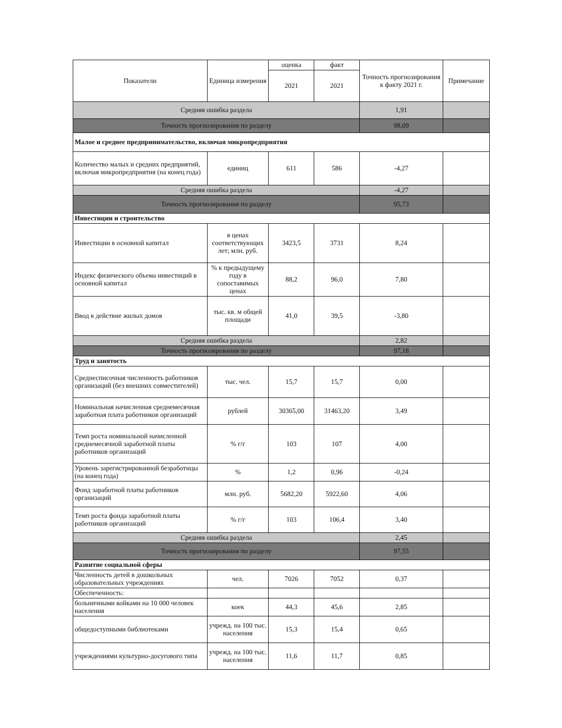| Показатели | Единица измерения | оценка | факт | Точность прогнозирования к факту 2021 г. | Примечание |
| --- | --- | --- | --- | --- | --- |
| | | 2021 | 2021 | | |
| Средняя ошибка раздела | | | | 1,91 | |
| Точность прогнозирования по разделу | | | | 98,09 | |
| Малое и среднее предпринимательство, включая микропредприятия | | | | | |
| Количество малых и средних предприятий, включая микропредприятия (на конец года) | единиц | 611 | 586 | -4,27 | |
| Средняя ошибка раздела | | | | -4,27 | |
| Точность прогнозирования по разделу | | | | 95,73 | |
| Инвестиции и строительство | | | | | |
| Инвестиции в основной капитал | в ценах соответствующих лет; млн. руб. | 3423,5 | 3731 | 8,24 | |
| Индекс физического объема инвестиций в основной капитал | % к предыдущему году в сопоставимых ценах | 88,2 | 96,0 | 7,80 | |
| Ввод в действие жилых домов | тыс. кв. м общей площади | 41,0 | 39,5 | -3,80 | |
| Средняя ошибка раздела | | | | 2,82 | |
| Точность прогнозирования по разделу | | | | 97,18 | |
| Труд и занятость | | | | | |
| Среднесписочная численность работников организаций (без внешних совместителей) | тыс. чел. | 15,7 | 15,7 | 0,00 | |
| Номинальная начисленная среднемесячная заработная плата работников организаций | рублей | 30365,00 | 31463,20 | 3,49 | |
| Темп роста номинальной начисленной среднемесячной заработной платы работников организаций | % г/г | 103 | 107 | 4,00 | |
| Уровень зарегистрированной безработицы (на конец года) | % | 1,2 | 0,96 | -0,24 | |
| Фонд заработной платы работников организаций | млн. руб. | 5682,20 | 5922,60 | 4,06 | |
| Темп роста фонда заработной платы работников организаций | % г/г | 103 | 106,4 | 3,40 | |
| Средняя ошибка раздела | | | | 2,45 | |
| Точность прогнозирования по разделу | | | | 97,55 | |
| Развитие социальной сферы | | | | | |
| Численность детей в дошкольных образовательных учреждениях | чел. | 7026 | 7052 | 0,37 | |
| Обеспеченность: | | | | | |
| больничными койками на 10 000 человек населения | коек | 44,3 | 45,6 | 2,85 | |
| общедоступными библиотеками | учрежд. на 100 тыс. населения | 15,3 | 15,4 | 0,65 | |
| учреждениями культурно-досугового типа | учрежд. на 100 тыс. населения | 11,6 | 11,7 | 0,85 | |